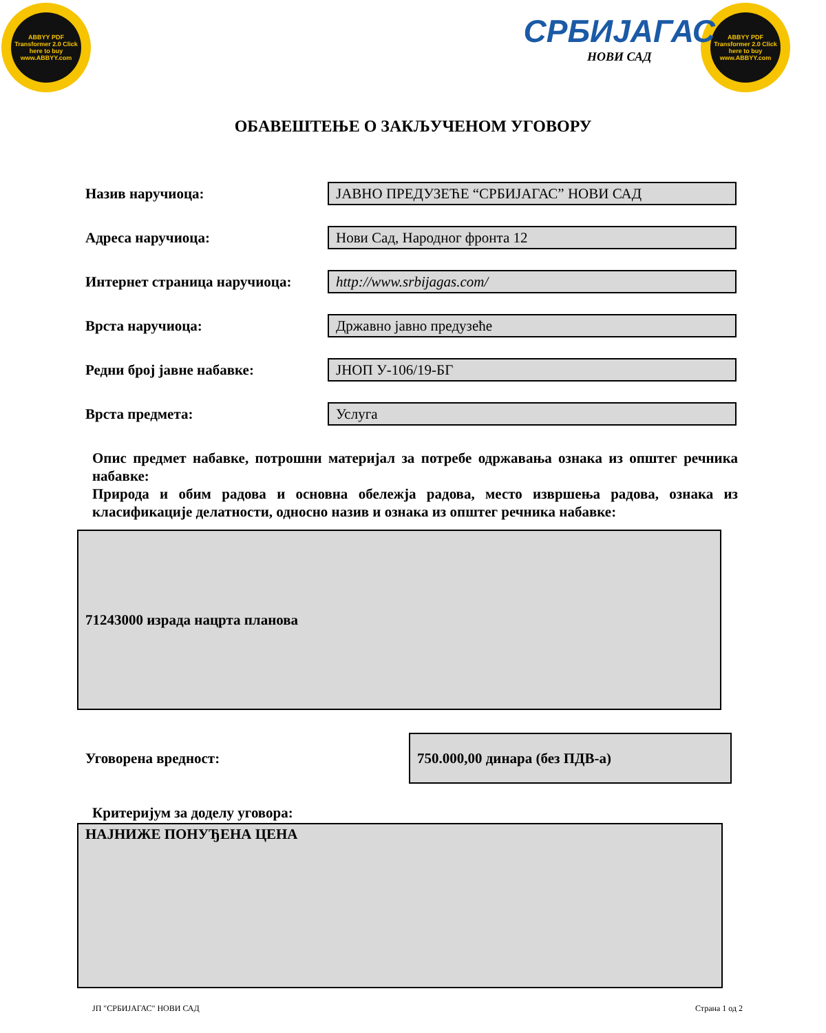ABBYY PDF Transformer 2.0 Click here to buy www.ABBYY.com
ABBYY PDF Transformer 2.0 Click here to buy www.ABBYY.com
СРБИЈАГАС
НОВИ САД
ОБАВЕШТЕЊЕ О ЗАКЉУЧЕНОМ УГОВОРУ
Назив наручиоца:
ЈАВНО ПРЕДУЗЕЋЕ “СРБИЈАГАС” НОВИ САД
Адреса наручиоца:
Нови Сад, Народног фронта 12
Интернет страница наручиоца:
http://www.srbijagas.com/
Врста наручиоца:
Државно јавно предузеће
Редни број јавне набавке:
ЈНОП У-106/19-БГ
Врста предмета:
Услуга
Опис предмет набавке, потрошни материјал за потребе одржавања ознака из општег речника набавке:
Природа и обим радова и основна обележја радова, место извршења радова, ознака из класификације делатности, односно назив и ознака из општег речника набавке:
71243000 израда нацрта планова
Уговорена вредност:
750.000,00 динара (без ПДВ-а)
Критеријум за доделу уговора:
НАЈНИЖЕ ПОНУЂЕНА ЦЕНА
ЈП "СРБИЈАГАС" НОВИ САД Страна 1 од 2